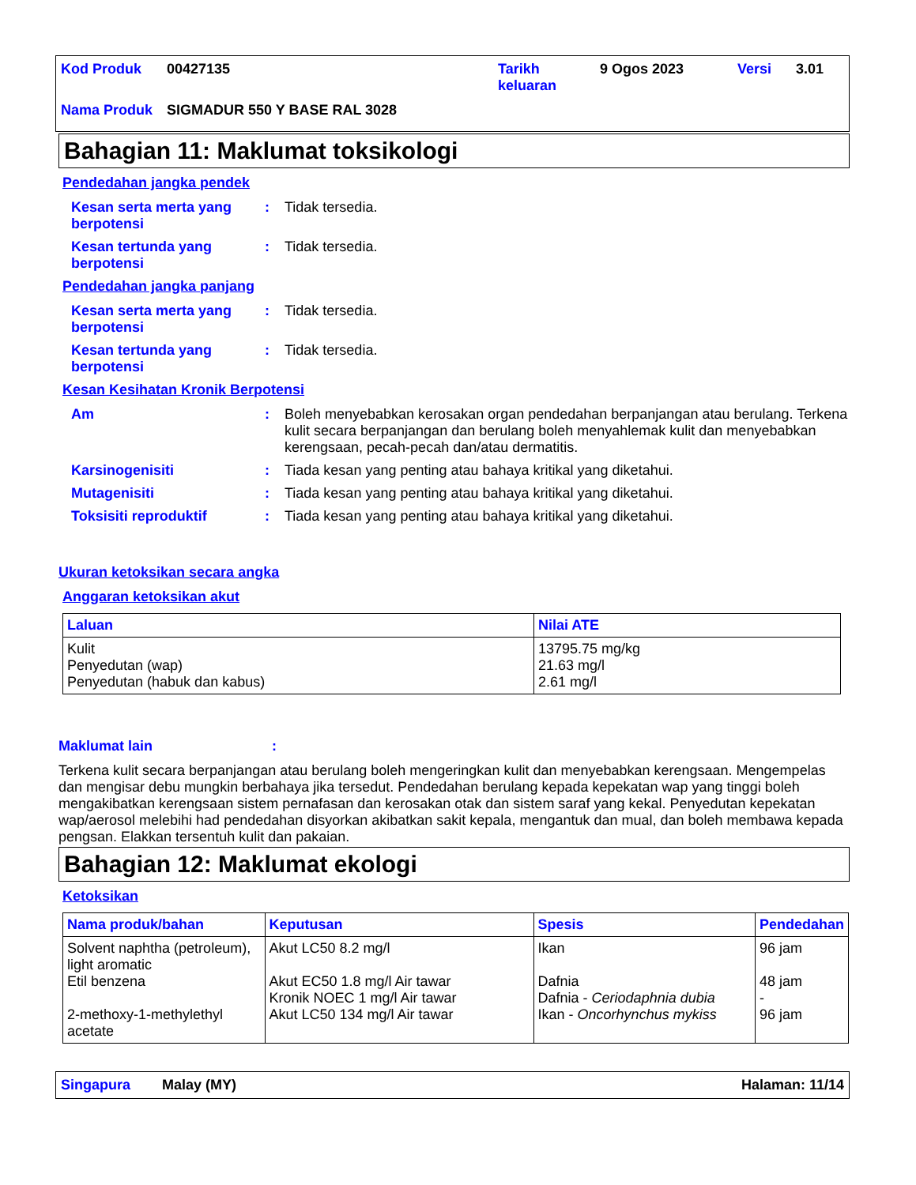| Kod Produk | 00427135 | Tarikh keluaran | 9 Ogos 2023 | Versi | 3.01 |
| Nama Produk | SIGMADUR 550 Y BASE RAL 3028 | | | | |
Bahagian 11: Maklumat toksikologi
Pendedahan jangka pendek
Kesan serta merta yang berpotensi
: Tidak tersedia.
Kesan tertunda yang berpotensi
: Tidak tersedia.
Pendedahan jangka panjang
Kesan serta merta yang berpotensi
: Tidak tersedia.
Kesan tertunda yang berpotensi
: Tidak tersedia.
Kesan Kesihatan Kronik Berpotensi
Am : Boleh menyebabkan kerosakan organ pendedahan berpanjangan atau berulang. Terkena kulit secara berpanjangan dan berulang boleh menyahlemak kulit dan menyebabkan kerengsaan, pecah-pecah dan/atau dermatitis.
Karsinogenisiti : Tiada kesan yang penting atau bahaya kritikal yang diketahui.
Mutagenisiti : Tiada kesan yang penting atau bahaya kritikal yang diketahui.
Toksisiti reproduktif : Tiada kesan yang penting atau bahaya kritikal yang diketahui.
Ukuran ketoksikan secara angka
Anggaran ketoksikan akut
| Laluan | Nilai ATE |
| --- | --- |
| Kulit Penyedutan (wap) Penyedutan (habuk dan kabus) | 13795.75 mg/kg 21.63 mg/l 2.61 mg/l |
Maklumat lain :
Terkena kulit secara berpanjangan atau berulang boleh mengeringkan kulit dan menyebabkan kerengsaan. Mengempelas dan mengisar debu mungkin berbahaya jika tersedut. Pendedahan berulang kepada kepekatan wap yang tinggi boleh mengakibatkan kerengsaan sistem pernafasan dan kerosakan otak dan sistem saraf yang kekal. Penyedutan kepekatan wap/aerosol melebihi had pendedahan disyorkan akibatkan sakit kepala, mengantuk dan mual, dan boleh membawa kepada pengsan. Elakkan tersentuh kulit dan pakaian.
Bahagian 12: Maklumat ekologi
Ketoksikan
| Nama produk/bahan | Keputusan | Spesis | Pendedahan |
| --- | --- | --- | --- |
| Solvent naphtha (petroleum), light aromatic Etil benzena 2-methoxy-1-methylethyl acetate | Akut LC50 8.2 mg/l Akut EC50 1.8 mg/l Air tawar Kronik NOEC 1 mg/l Air tawar Akut LC50 134 mg/l Air tawar | Ikan Dafnia Dafnia - Ceriodaphnia dubia Ikan - Oncorhynchus mykiss | 96 jam 48 jam - 96 jam |
Singapura Malay (MY) Halaman: 11/14